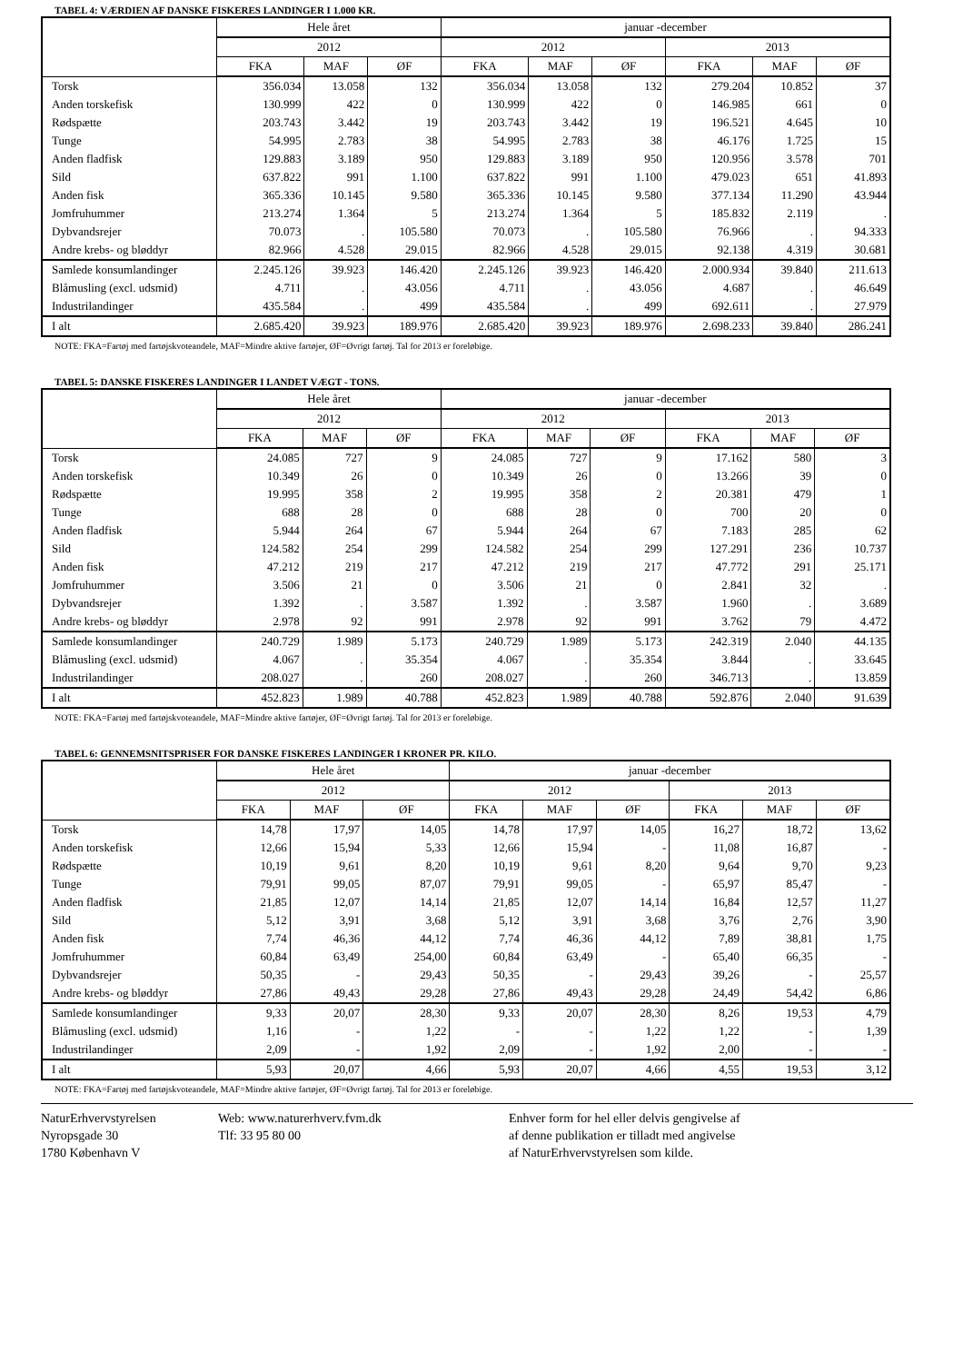TABEL 4: VÆRDIEN AF DANSKE FISKERES LANDINGER I 1.000 KR.
| | Hele året | | | januar -december | | | | | |
| --- | --- | --- | --- | --- | --- | --- | --- | --- | --- |
| | 2012 | | | 2012 | | | 2013 | | |
| | FKA | MAF | ØF | FKA | MAF | ØF | FKA | MAF | ØF |
| Torsk | 356.034 | 13.058 | 132 | 356.034 | 13.058 | 132 | 279.204 | 10.852 | 37 |
| Anden torskefisk | 130.999 | 422 | 0 | 130.999 | 422 | 0 | 146.985 | 661 | 0 |
| Rødspætte | 203.743 | 3.442 | 19 | 203.743 | 3.442 | 19 | 196.521 | 4.645 | 10 |
| Tunge | 54.995 | 2.783 | 38 | 54.995 | 2.783 | 38 | 46.176 | 1.725 | 15 |
| Anden fladfisk | 129.883 | 3.189 | 950 | 129.883 | 3.189 | 950 | 120.956 | 3.578 | 701 |
| Sild | 637.822 | 991 | 1.100 | 637.822 | 991 | 1.100 | 479.023 | 651 | 41.893 |
| Anden fisk | 365.336 | 10.145 | 9.580 | 365.336 | 10.145 | 9.580 | 377.134 | 11.290 | 43.944 |
| Jomfruhummer | 213.274 | 1.364 | 5 | 213.274 | 1.364 | 5 | 185.832 | 2.119 | . |
| Dybvandsrejer | 70.073 | . | 105.580 | 70.073 | . | 105.580 | 76.966 | . | 94.333 |
| Andre krebs- og bløddyr | 82.966 | 4.528 | 29.015 | 82.966 | 4.528 | 29.015 | 92.138 | 4.319 | 30.681 |
| Samlede konsumlandinger | 2.245.126 | 39.923 | 146.420 | 2.245.126 | 39.923 | 146.420 | 2.000.934 | 39.840 | 211.613 |
| Blåmusling (excl. udsmid) | 4.711 | . | 43.056 | 4.711 | . | 43.056 | 4.687 | . | 46.649 |
| Industrilandinger | 435.584 | . | 499 | 435.584 | . | 499 | 692.611 | . | 27.979 |
| I alt | 2.685.420 | 39.923 | 189.976 | 2.685.420 | 39.923 | 189.976 | 2.698.233 | 39.840 | 286.241 |
NOTE: FKA=Fartøj med fartøjskvoteandele, MAF=Mindre aktive fartøjer, ØF=Øvrigt fartøj. Tal for 2013 er foreløbige.
TABEL 5: DANSKE FISKERES LANDINGER I LANDET VÆGT - TONS.
| | Hele året | | | januar -december | | | | | |
| --- | --- | --- | --- | --- | --- | --- | --- | --- | --- |
| | 2012 | | | 2012 | | | 2013 | | |
| | FKA | MAF | ØF | FKA | MAF | ØF | FKA | MAF | ØF |
| Torsk | 24.085 | 727 | 9 | 24.085 | 727 | 9 | 17.162 | 580 | 3 |
| Anden torskefisk | 10.349 | 26 | 0 | 10.349 | 26 | 0 | 13.266 | 39 | 0 |
| Rødspætte | 19.995 | 358 | 2 | 19.995 | 358 | 2 | 20.381 | 479 | 1 |
| Tunge | 688 | 28 | 0 | 688 | 28 | 0 | 700 | 20 | 0 |
| Anden fladfisk | 5.944 | 264 | 67 | 5.944 | 264 | 67 | 7.183 | 285 | 62 |
| Sild | 124.582 | 254 | 299 | 124.582 | 254 | 299 | 127.291 | 236 | 10.737 |
| Anden fisk | 47.212 | 219 | 217 | 47.212 | 219 | 217 | 47.772 | 291 | 25.171 |
| Jomfruhummer | 3.506 | 21 | 0 | 3.506 | 21 | 0 | 2.841 | 32 | . |
| Dybvandsrejer | 1.392 | . | 3.587 | 1.392 | . | 3.587 | 1.960 | . | 3.689 |
| Andre krebs- og bløddyr | 2.978 | 92 | 991 | 2.978 | 92 | 991 | 3.762 | 79 | 4.472 |
| Samlede konsumlandinger | 240.729 | 1.989 | 5.173 | 240.729 | 1.989 | 5.173 | 242.319 | 2.040 | 44.135 |
| Blåmusling (excl. udsmid) | 4.067 | . | 35.354 | 4.067 | . | 35.354 | 3.844 | . | 33.645 |
| Industrilandinger | 208.027 | . | 260 | 208.027 | . | 260 | 346.713 | . | 13.859 |
| I alt | 452.823 | 1.989 | 40.788 | 452.823 | 1.989 | 40.788 | 592.876 | 2.040 | 91.639 |
NOTE: FKA=Fartøj med fartøjskvoteandele, MAF=Mindre aktive fartøjer, ØF=Øvrigt fartøj. Tal for 2013 er foreløbige.
TABEL 6: GENNEMSNITSPRISER FOR DANSKE FISKERES LANDINGER I KRONER PR. KILO.
| | Hele året | | | januar -december | | | | | |
| --- | --- | --- | --- | --- | --- | --- | --- | --- | --- |
| | 2012 | | | 2012 | | | 2013 | | |
| | FKA | MAF | ØF | FKA | MAF | ØF | FKA | MAF | ØF |
| Torsk | 14,78 | 17,97 | 14,05 | 14,78 | 17,97 | 14,05 | 16,27 | 18,72 | 13,62 |
| Anden torskefisk | 12,66 | 15,94 | 5,33 | 12,66 | 15,94 | - | 11,08 | 16,87 | - |
| Rødspætte | 10,19 | 9,61 | 8,20 | 10,19 | 9,61 | 8,20 | 9,64 | 9,70 | 9,23 |
| Tunge | 79,91 | 99,05 | 87,07 | 79,91 | 99,05 | - | 65,97 | 85,47 | - |
| Anden fladfisk | 21,85 | 12,07 | 14,14 | 21,85 | 12,07 | 14,14 | 16,84 | 12,57 | 11,27 |
| Sild | 5,12 | 3,91 | 3,68 | 5,12 | 3,91 | 3,68 | 3,76 | 2,76 | 3,90 |
| Anden fisk | 7,74 | 46,36 | 44,12 | 7,74 | 46,36 | 44,12 | 7,89 | 38,81 | 1,75 |
| Jomfruhummer | 60,84 | 63,49 | 254,00 | 60,84 | 63,49 | - | 65,40 | 66,35 | - |
| Dybvandsrejer | 50,35 | - | 29,43 | 50,35 | - | 29,43 | 39,26 | - | 25,57 |
| Andre krebs- og bløddyr | 27,86 | 49,43 | 29,28 | 27,86 | 49,43 | 29,28 | 24,49 | 54,42 | 6,86 |
| Samlede konsumlandinger | 9,33 | 20,07 | 28,30 | 9,33 | 20,07 | 28,30 | 8,26 | 19,53 | 4,79 |
| Blåmusling (excl. udsmid) | 1,16 | - | 1,22 | - | - | 1,22 | 1,22 | - | 1,39 |
| Industrilandinger | 2,09 | - | 1,92 | 2,09 | - | 1,92 | 2,00 | - | - |
| I alt | 5,93 | 20,07 | 4,66 | 5,93 | 20,07 | 4,66 | 4,55 | 19,53 | 3,12 |
NOTE: FKA=Fartøj med fartøjskvoteandele, MAF=Mindre aktive fartøjer, ØF=Øvrigt fartøj. Tal for 2013 er foreløbige.
NaturErhvervstyrelsen
Nyropsgade 30
1780 København V
Web: www.naturerhverv.fvm.dk
Tlf: 33 95 80 00
Enhver form for hel eller delvis gengivelse af
af denne publikation er tilladt med angivelse
af NaturErhvervstyrelsen som kilde.